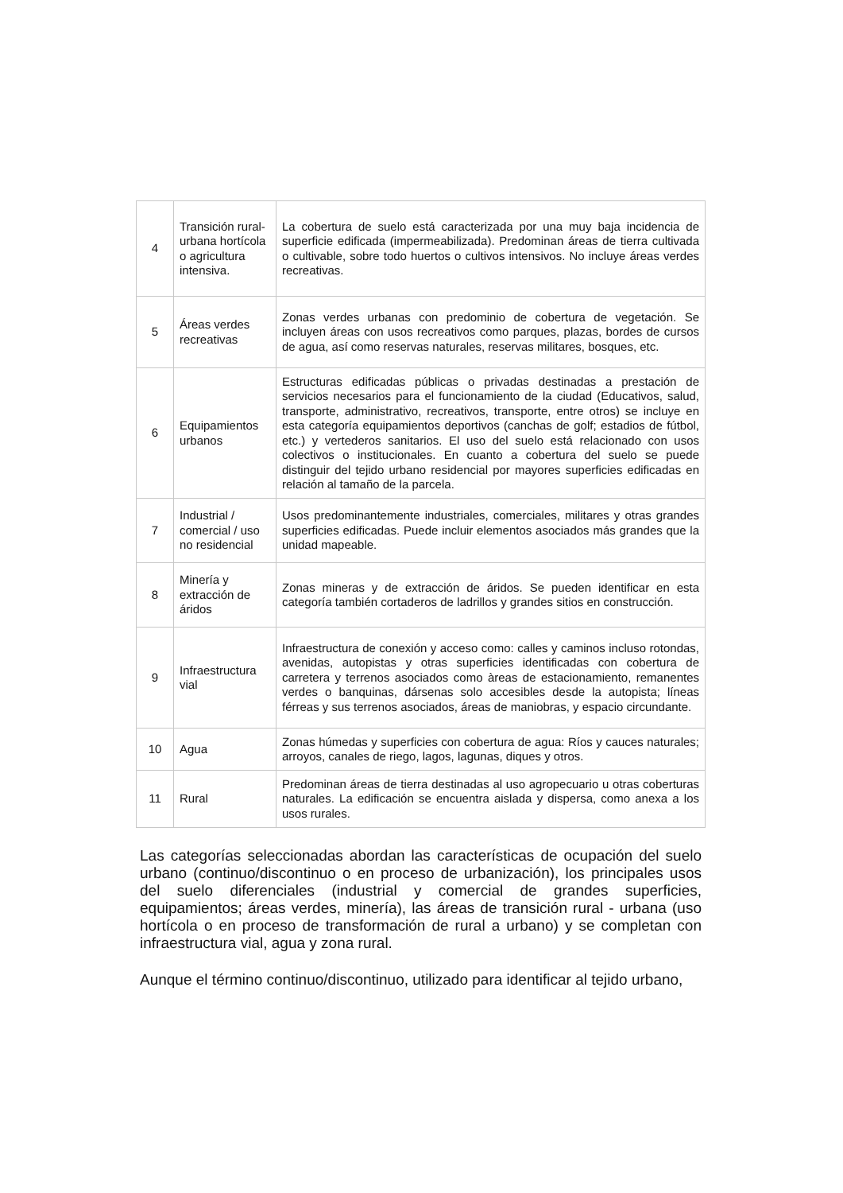| 4 | Transición rural-urbana hortícola o agricultura intensiva. | La cobertura de suelo está caracterizada por una muy baja incidencia de superficie edificada (impermeabilizada). Predominan áreas de tierra cultivada o cultivable, sobre todo huertos o cultivos intensivos. No incluye áreas verdes recreativas. |
| 5 | Áreas verdes recreativas | Zonas verdes urbanas con predominio de cobertura de vegetación. Se incluyen áreas con usos recreativos como parques, plazas, bordes de cursos de agua, así como reservas naturales, reservas militares, bosques, etc. |
| 6 | Equipamientos urbanos | Estructuras edificadas públicas o privadas destinadas a prestación de servicios necesarios para el funcionamiento de la ciudad (Educativos, salud, transporte, administrativo, recreativos, transporte, entre otros) se incluye en esta categoría equipamientos deportivos (canchas de golf; estadios de fútbol, etc.) y vertederos sanitarios. El uso del suelo está relacionado con usos colectivos o institucionales. En cuanto a cobertura del suelo se puede distinguir del tejido urbano residencial por mayores superficies edificadas en relación al tamaño de la parcela. |
| 7 | Industrial / comercial / uso no residencial | Usos predominantemente industriales, comerciales, militares y otras grandes superficies edificadas. Puede incluir elementos asociados más grandes que la unidad mapeable. |
| 8 | Minería y extracción de áridos | Zonas mineras y de extracción de áridos. Se pueden identificar en esta categoría también cortaderos de ladrillos y grandes sitios en construcción. |
| 9 | Infraestructura vial | Infraestructura de conexión y acceso como: calles y caminos incluso rotondas, avenidas, autopistas y otras superficies identificadas con cobertura de carretera y terrenos asociados como àreas de estacionamiento, remanentes verdes o banquinas, dársenas solo accesibles desde la autopista; líneas férreas y sus terrenos asociados, áreas de maniobras, y espacio circundante. |
| 10 | Agua | Zonas húmedas y superficies con cobertura de agua: Ríos y cauces naturales; arroyos, canales de riego, lagos, lagunas, diques y otros. |
| 11 | Rural | Predominan áreas de tierra destinadas al uso agropecuario u otras coberturas naturales. La edificación se encuentra aislada y dispersa, como anexa a los usos rurales. |
Las categorías seleccionadas abordan las características de ocupación del suelo urbano (continuo/discontinuo o en proceso de urbanización), los principales usos del suelo diferenciales (industrial y comercial de grandes superficies, equipamientos; áreas verdes, minería), las áreas de transición rural - urbana (uso hortícola o en proceso de transformación de rural a urbano) y se completan con infraestructura vial, agua y zona rural.
Aunque el término continuo/discontinuo, utilizado para identificar al tejido urbano,